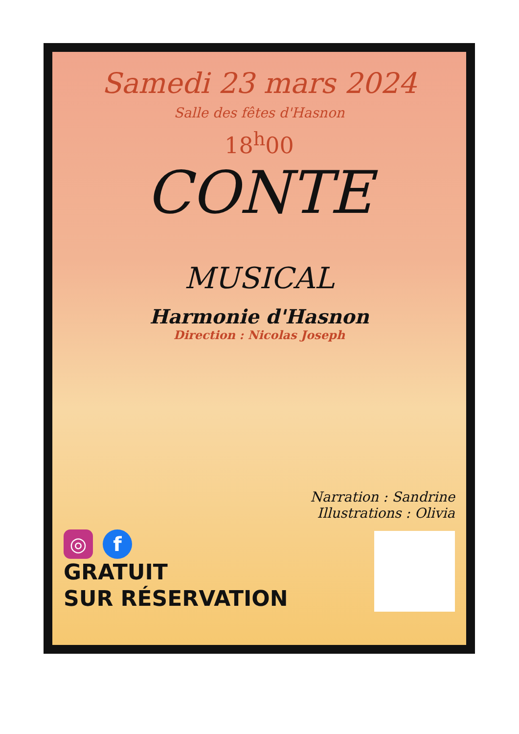Samedi 23 mars 2024
Salle des fêtes d'Hasnon
18<sup>h</sup>00
CONTE
MUSICAL
Harmonie d'Hasnon
Direction : Nicolas Joseph
◎ f
GRATUIT
SUR RÉSERVATION
Narration : Sandrine
Illustrations : Olivia